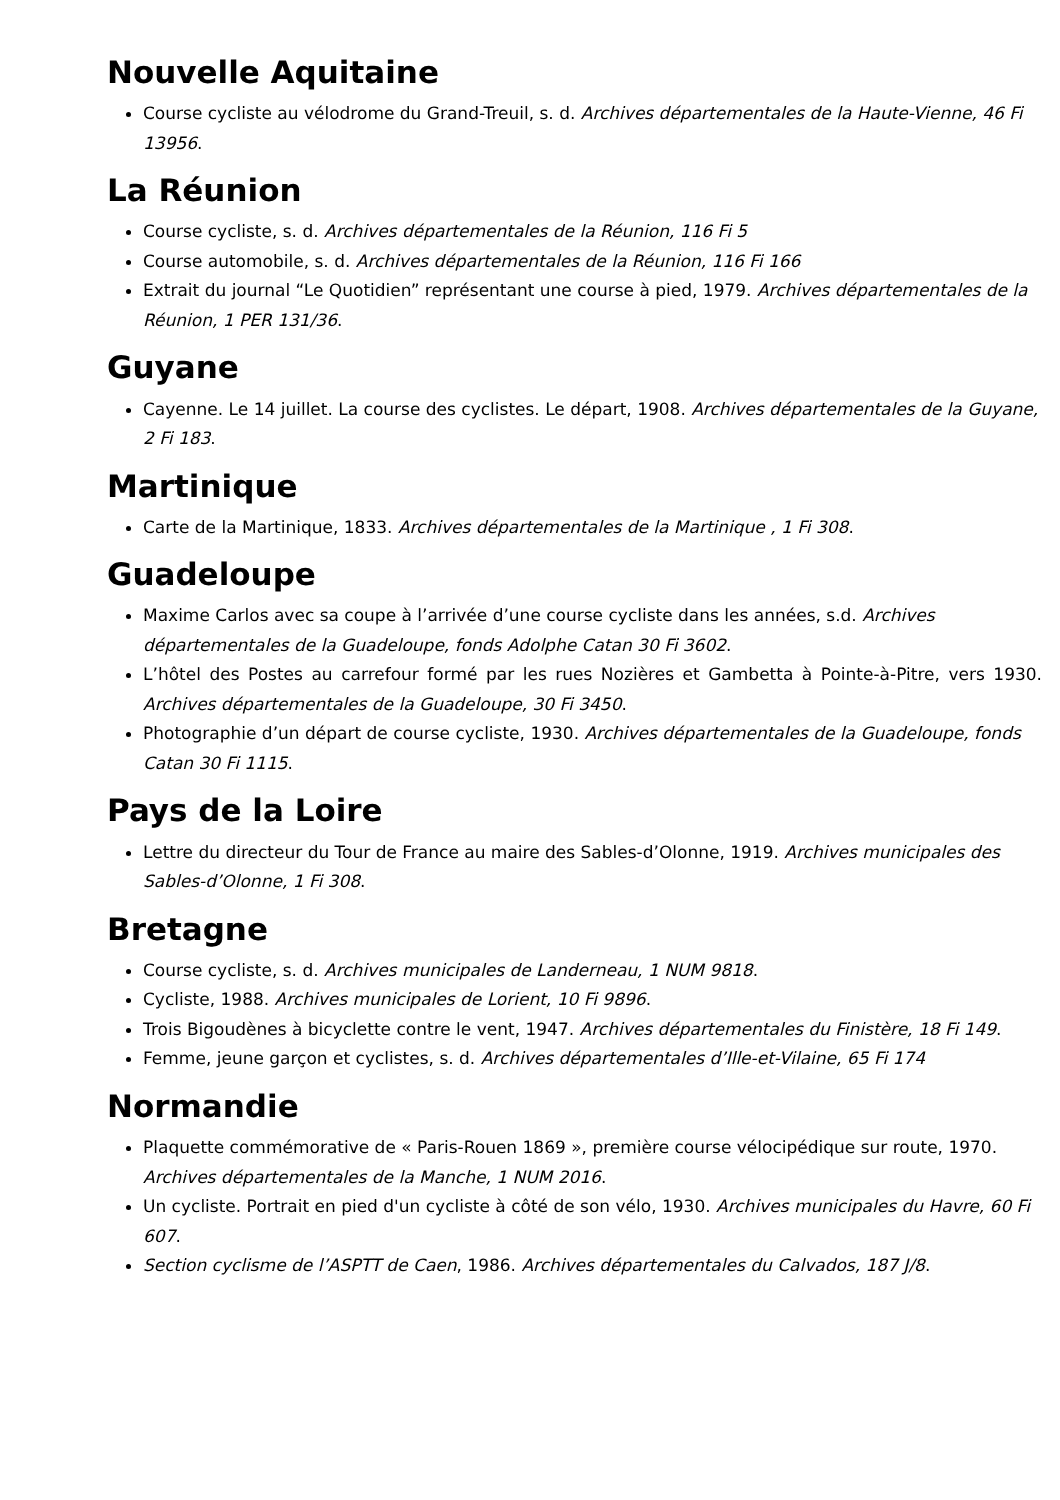Nouvelle Aquitaine
Course cycliste au vélodrome du Grand-Treuil, s. d. Archives départementales de la Haute-Vienne, 46 Fi 13956.
La Réunion
Course cycliste, s. d. Archives départementales de la Réunion, 116 Fi 5
Course automobile, s. d. Archives départementales de la Réunion, 116 Fi 166
Extrait du journal “Le Quotidien” représentant une course à pied, 1979. Archives départementales de la Réunion, 1 PER 131/36.
Guyane
Cayenne. Le 14 juillet. La course des cyclistes. Le départ, 1908. Archives départementales de la Guyane, 2 Fi 183.
Martinique
Carte de la Martinique, 1833. Archives départementales de la Martinique , 1 Fi 308.
Guadeloupe
Maxime Carlos avec sa coupe à l’arrivée d’une course cycliste dans les années, s.d. Archives départementales de la Guadeloupe, fonds Adolphe Catan 30 Fi 3602.
L’hôtel des Postes au carrefour formé par les rues Nozières et Gambetta à Pointe-à-Pitre, vers 1930. Archives départementales de la Guadeloupe, 30 Fi 3450.
Photographie d’un départ de course cycliste, 1930. Archives départementales de la Guadeloupe, fonds Catan 30 Fi 1115.
Pays de la Loire
Lettre du directeur du Tour de France au maire des Sables-d’Olonne, 1919. Archives municipales des Sables-d’Olonne, 1 Fi 308.
Bretagne
Course cycliste, s. d. Archives municipales de Landerneau, 1 NUM 9818.
Cycliste, 1988. Archives municipales de Lorient, 10 Fi 9896.
Trois Bigoudènes à bicyclette contre le vent, 1947. Archives départementales du Finistère, 18 Fi 149.
Femme, jeune garçon et cyclistes, s. d. Archives départementales d’Ille-et-Vilaine, 65 Fi 174
Normandie
Plaquette commémorative de « Paris-Rouen 1869 », première course vélocipédique sur route, 1970. Archives départementales de la Manche, 1 NUM 2016.
Un cycliste. Portrait en pied d'un cycliste à côté de son vélo, 1930. Archives municipales du Havre, 60 Fi 607.
Section cyclisme de l’ASPTT de Caen, 1986. Archives départementales du Calvados, 187 J/8.